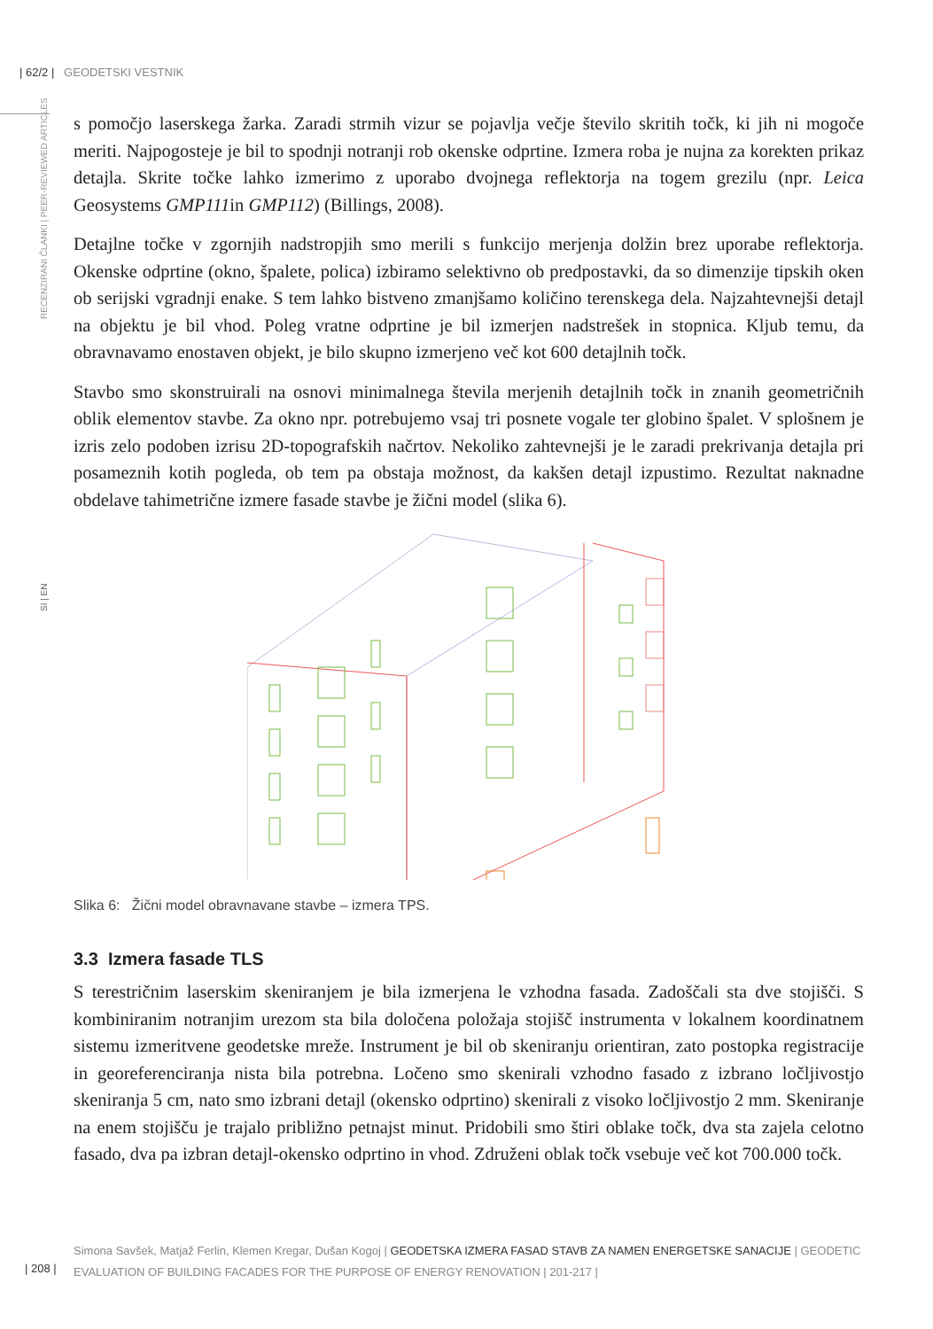| 62/2 | GEODETSKI VESTNIK
RECENZIRANI ČLANKI | PEER-REVIEWED ARTICLES
SI | EN
s pomočjo laserskega žarka. Zaradi strmih vizur se pojavlja večje število skritih točk, ki jih ni mogoče meriti. Najpogosteje je bil to spodnji notranji rob okenske odprtine. Izmera roba je nujna za korekten prikaz detajla. Skrite točke lahko izmerimo z uporabo dvojnega reflektorja na togem grezilu (npr. Leica Geosystems GMP111in GMP112) (Billings, 2008).
Detajlne točke v zgornjih nadstropjih smo merili s funkcijo merjenja dolžin brez uporabe reflektorja. Okenske odprtine (okno, špalete, polica) izbiramo selektivno ob predpostavki, da so dimenzije tipskih oken ob serijski vgradnji enake. S tem lahko bistveno zmanjšamo količino terenskega dela. Najzahtevnejši detajl na objektu je bil vhod. Poleg vratne odprtine je bil izmerjen nadstrešek in stopnica. Kljub temu, da obravnavamo enostaven objekt, je bilo skupno izmerjeno več kot 600 detajlnih točk.
Stavbo smo skonstruirali na osnovi minimalnega števila merjenih detajlnih točk in znanih geometričnih oblik elementov stavbe. Za okno npr. potrebujemo vsaj tri posnete vogale ter globino špalet. V splošnem je izris zelo podoben izrisu 2D-topografskih načrtov. Nekoliko zahtevnejši je le zaradi prekrivanja detajla pri posameznih kotih pogleda, ob tem pa obstaja možnost, da kakšen detajl izpustimo. Rezultat naknadne obdelave tahimetrične izmere fasade stavbe je žični model (slika 6).
Slika 6: Žični model obravnavane stavbe – izmera TPS.
3.3 Izmera fasade TLS
S terestričnim laserskim skeniranjem je bila izmerjena le vzhodna fasada. Zadoščali sta dve stojišči. S kombiniranim notranjim urezom sta bila določena položaja stojišč instrumenta v lokalnem koordinatnem sistemu izmeritvene geodetske mreže. Instrument je bil ob skeniranju orientiran, zato postopka registracije in georeferenciranja nista bila potrebna. Ločeno smo skenirali vzhodno fasado z izbrano ločljivostjo skeniranja 5 cm, nato smo izbrani detajl (okensko odprtino) skenirali z visoko ločljivostjo 2 mm. Skeniranje na enem stojišču je trajalo približno petnajst minut. Pridobili smo štiri oblake točk, dva sta zajela celotno fasado, dva pa izbran detajl-okensko odprtino in vhod. Združeni oblak točk vsebuje več kot 700.000 točk.
Simona Savšek, Matjaž Ferlin, Klemen Kregar, Dušan Kogoj | GEODETSKA IZMERA FASAD STAVB ZA NAMEN ENERGETSKE SANACIJE | GEODETIC EVALUATION OF BUILDING FACADES FOR THE PURPOSE OF ENERGY RENOVATION | 201-217 |
| 208 |